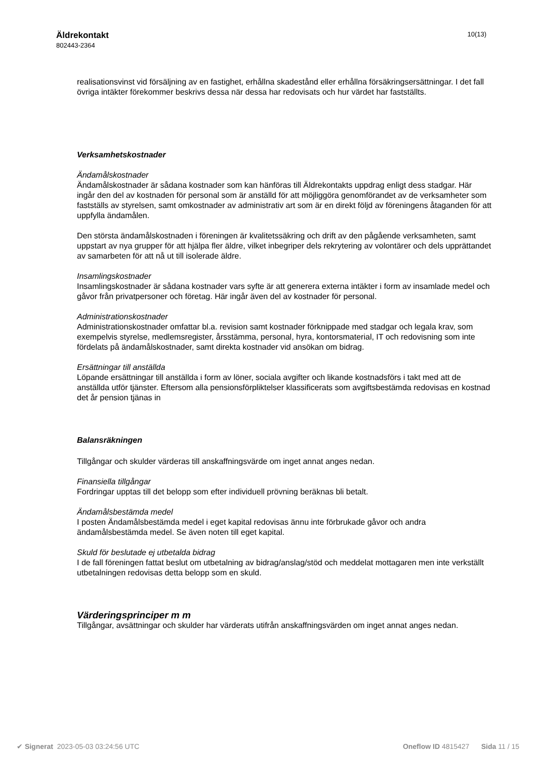Äldrekontakt
802443-2364
10(13)
realisationsvinst vid försäljning av en fastighet, erhållna skadestånd eller erhållna försäkringsersättningar. I det fall övriga intäkter förekommer beskrivs dessa när dessa har redovisats och hur värdet har fastställts.
Verksamhetskostnader
Ändamålskostnader
Ändamålskostnader är sådana kostnader som kan hänföras till Äldrekontakts uppdrag enligt dess stadgar. Här ingår den del av kostnaden för personal som är anställd för att möjliggöra genomförandet av de verksamheter som fastställs av styrelsen, samt omkostnader av administrativ art som är en direkt följd av föreningens åtaganden för att uppfylla ändamålen.
Den största ändamålskostnaden i föreningen är kvalitetssäkring och drift av den pågående verksamheten, samt uppstart av nya grupper för att hjälpa fler äldre, vilket inbegriper dels rekrytering av volontärer och dels upprättandet av samarbeten för att nå ut till isolerade äldre.
Insamlingskostnader
Insamlingskostnader är sådana kostnader vars syfte är att generera externa intäkter i form av insamlade medel och gåvor från privatpersoner och företag. Här ingår även del av kostnader för personal.
Administrationskostnader
Administrationskostnader omfattar bl.a. revision samt kostnader förknippade med stadgar och legala krav, som exempelvis styrelse, medlemsregister, årsstämma, personal, hyra, kontorsmaterial, IT och redovisning som inte fördelats på ändamålskostnader, samt direkta kostnader vid ansökan om bidrag.
Ersättningar till anställda
Löpande ersättningar till anställda i form av löner, sociala avgifter och likande kostnadsförs i takt med att de anställda utför tjänster. Eftersom alla pensionsförpliktelser klassificerats som avgiftsbestämda redovisas en kostnad det år pension tjänas in
Balansräkningen
Tillgångar och skulder värderas till anskaffningsvärde om inget annat anges nedan.
Finansiella tillgångar
Fordringar upptas till det belopp som efter individuell prövning beräknas bli betalt.
Ändamålsbestämda medel
I posten Ändamålsbestämda medel i eget kapital redovisas ännu inte förbrukade gåvor och andra ändamålsbestämda medel. Se även noten till eget kapital.
Skuld för beslutade ej utbetalda bidrag
I de fall föreningen fattat beslut om utbetalning av bidrag/anslag/stöd och meddelat mottagaren men inte verkställt utbetalningen redovisas detta belopp som en skuld.
Värderingsprinciper m m
Tillgångar, avsättningar och skulder har värderats utifrån anskaffningsvärden om inget annat anges nedan.
✔ Signerat 2023-05-03 03:24:56 UTC
Oneflow ID 4815427 Sida 11 / 15